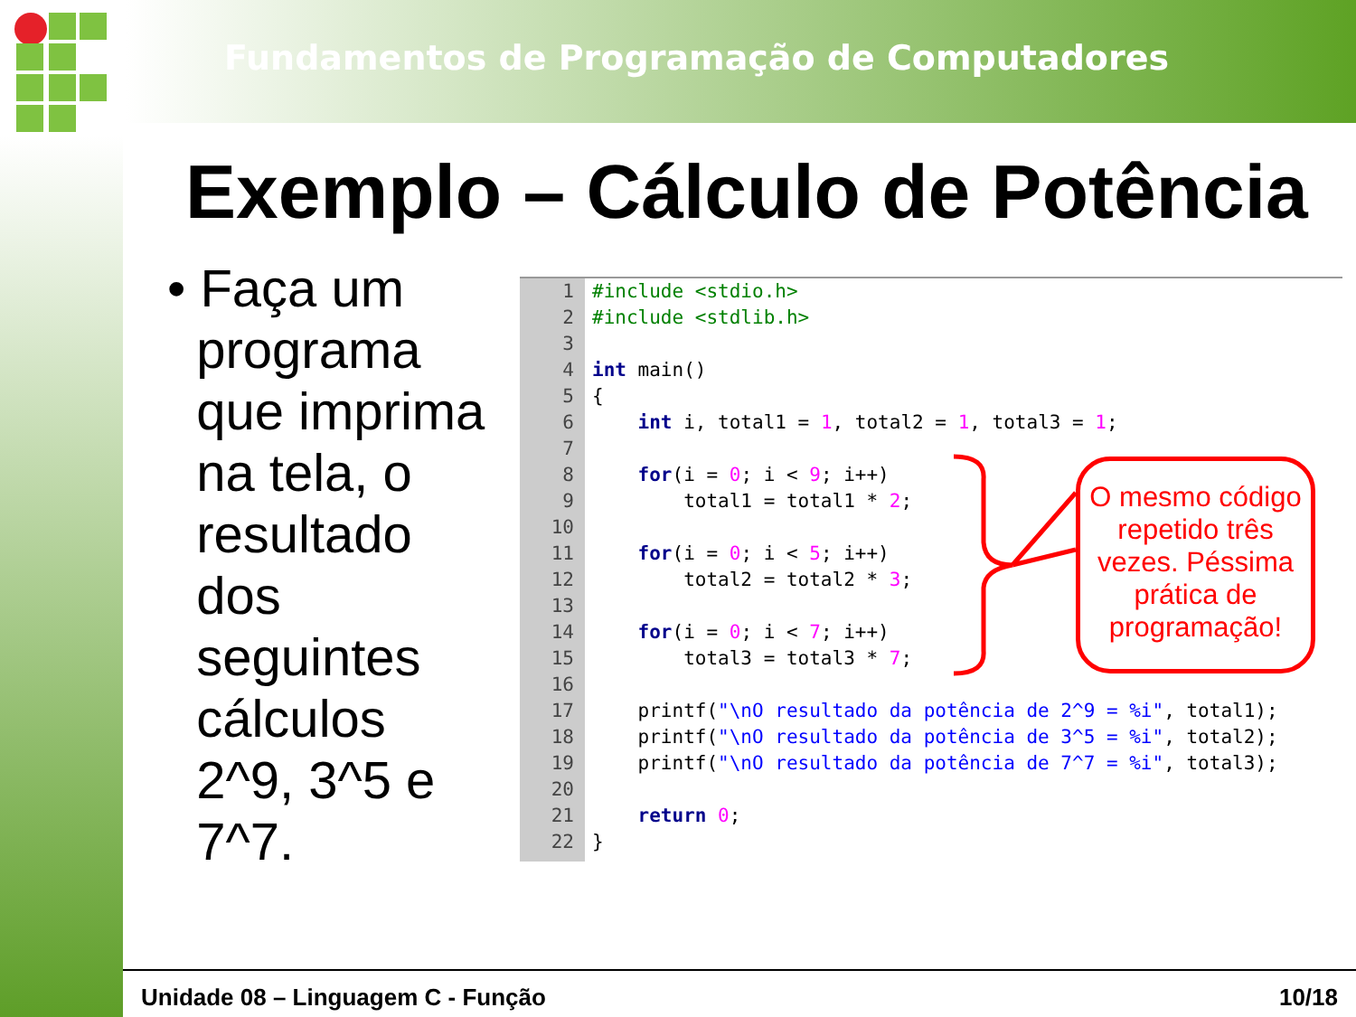Fundamentos de Programação de Computadores
Exemplo – Cálculo de Potência
• Faça um
programa
que imprima
na tela, o
resultado
dos
seguintes
cálculos
2^9, 3^5 e
7^7.
1#include <stdio.h>
2#include <stdlib.h>
3
4 int main()
5{
6    int i, total1 = 1, total2 = 1, total3 = 1;
7
8    for(i = 0; i < 9; i++)
9        total1 = total1 * 2;
10
11    for(i = 0; i < 5; i++)
12        total2 = total2 * 3;
13
14    for(i = 0; i < 7; i++)
15        total3 = total3 * 7;
16
17    printf("\nO resultado da potência de 2^9 = %i", total1);
18    printf("\nO resultado da potência de 3^5 = %i", total2);
19    printf("\nO resultado da potência de 7^7 = %i", total3);
20
21    return 0;
22}
O mesmo código repetido três vezes. Péssima prática de programação!
Unidade 08 – Linguagem C - Função 10/18